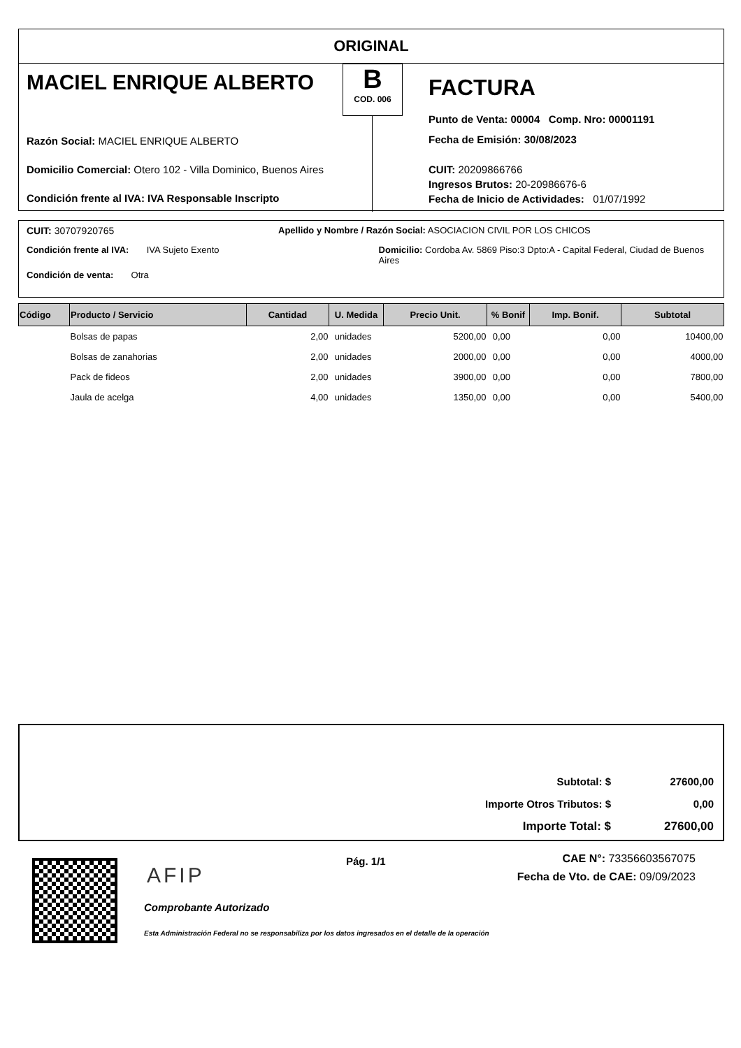ORIGINAL
MACIEL ENRIQUE ALBERTO
Razón Social: MACIEL ENRIQUE ALBERTO
Domicilio Comercial: Otero 102 - Villa Dominico, Buenos Aires
Condición frente al IVA: IVA Responsable Inscripto
B
COD. 006
FACTURA
Punto de Venta: 00004 Comp. Nro: 00001191
Fecha de Emisión: 30/08/2023
CUIT: 20209866766
Ingresos Brutos: 20-20986676-6
Fecha de Inicio de Actividades: 01/07/1992
CUIT: 30707920765 Apellido y Nombre / Razón Social: ASOCIACION CIVIL POR LOS CHICOS
Condición frente al IVA: IVA Sujeto Exento Domicilio: Cordoba Av. 5869 Piso:3 Dpto:A - Capital Federal, Ciudad de Buenos Aires
Condición de venta: Otra
| Código | Producto / Servicio | Cantidad | U. Medida | Precio Unit. | % Bonif | Imp. Bonif. | Subtotal |
| --- | --- | --- | --- | --- | --- | --- | --- |
| | Bolsas de papas | 2,00 | unidades | 5200,00 | 0,00 | 0,00 | 10400,00 |
| | Bolsas de zanahorias | 2,00 | unidades | 2000,00 | 0,00 | 0,00 | 4000,00 |
| | Pack de fideos | 2,00 | unidades | 3900,00 | 0,00 | 0,00 | 7800,00 |
| | Jaula de acelga | 4,00 | unidades | 1350,00 | 0,00 | 0,00 | 5400,00 |
| Subtotal: $ | 27600,00 |
| Importe Otros Tributos: $ | 0,00 |
| Importe Total: $ | 27600,00 |
AFIP
Comprobante Autorizado
Esta Administración Federal no se responsabiliza por los datos ingresados en el detalle de la operación
Pág. 1/1
CAE N°: 73356603567075
Fecha de Vto. de CAE: 09/09/2023